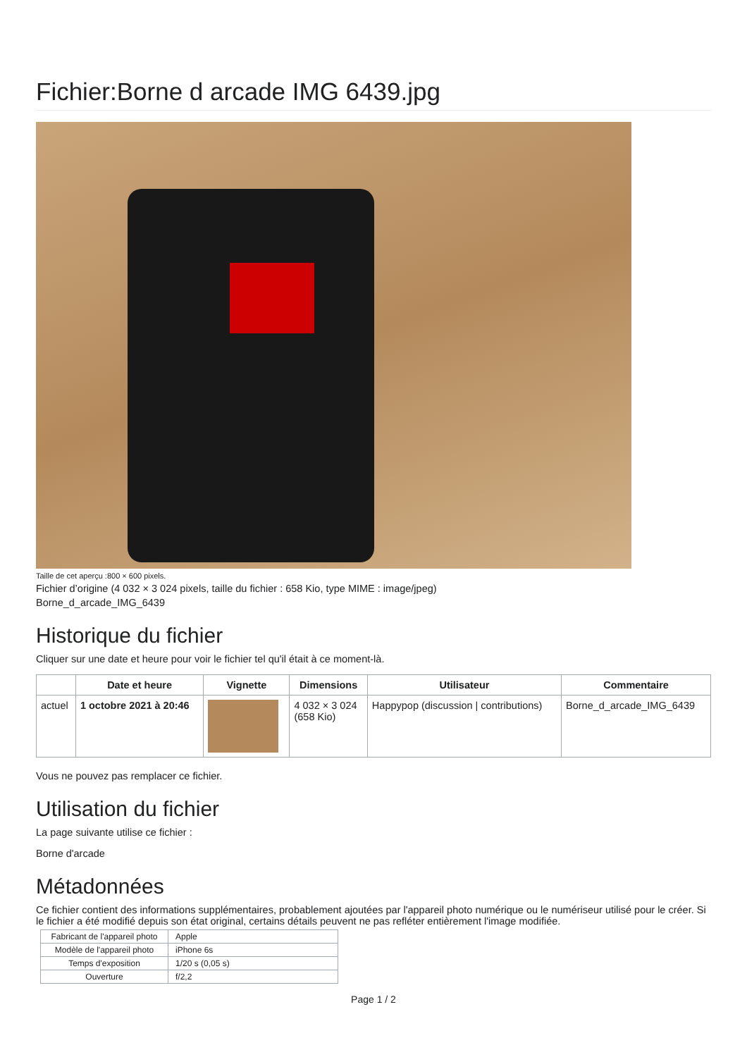Fichier:Borne d arcade IMG 6439.jpg
Taille de cet aperçu :800 × 600 pixels.
Fichier d’origine (4 032 × 3 024 pixels, taille du fichier : 658 Kio, type MIME : image/jpeg)
Borne_d_arcade_IMG_6439
Historique du fichier
Cliquer sur une date et heure pour voir le fichier tel qu'il était à ce moment-là.
| | Date et heure | Vignette | Dimensions | Utilisateur | Commentaire |
| --- | --- | --- | --- | --- | --- |
| actuel | 1 octobre 2021 à 20:46 | | 4 032 × 3 024 (658 Kio) | Happypop (discussion / contributions) | Borne_d_arcade_IMG_6439 |
Vous ne pouvez pas remplacer ce fichier.
Utilisation du fichier
La page suivante utilise ce fichier :
Borne d'arcade
Métadonnées
Ce fichier contient des informations supplémentaires, probablement ajoutées par l'appareil photo numérique ou le numériseur utilisé pour le créer. Si le fichier a été modifié depuis son état original, certains détails peuvent ne pas refléter entièrement l'image modifiée.
| Fabricant de l'appareil photo | Apple |
| Modèle de l'appareil photo | iPhone 6s |
| Temps d'exposition | 1/20 s (0,05 s) |
| Ouverture | f/2,2 |
Page 1 / 2